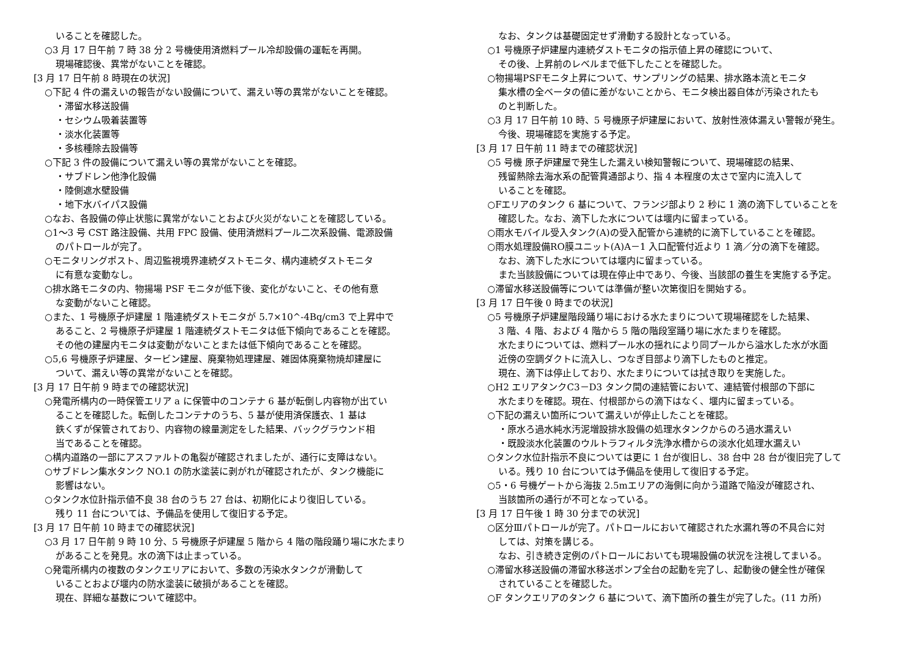いることを確認した。
○3 月 17 日午前 7 時 38 分 2 号機使用済燃料プール冷却設備の運転を再開。
現場確認後、異常がないことを確認。
[3 月 17 日午前 8 時現在の状況]
○下記 4 件の漏えいの報告がない設備について、漏えい等の異常がないことを確認。
・滞留水移送設備
・セシウム吸着装置等
・淡水化装置等
・多核種除去設備等
○下記 3 件の設備について漏えい等の異常がないことを確認。
・サブドレン他浄化設備
・陸側遮水壁設備
・地下水バイパス設備
○なお、各設備の停止状態に異常がないことおよび火災がないことを確認している。
○1～3 号 CST 路注設備、共用 FPC 設備、使用済燃料プール二次系設備、電源設備
のパトロールが完了。
○モニタリングポスト、周辺監視境界連続ダストモニタ、構内連続ダストモニタ
に有意な変動なし。
○排水路モニタの内、物揚場 PSF モニタが低下後、変化がないこと、その他有意
な変動がないこと確認。
○また、1 号機原子炉建屋 1 階連続ダストモニタが 5.7×10^-4Bq/cm3 で上昇中で
あること、2 号機原子炉建屋 1 階連続ダストモニタは低下傾向であることを確認。
その他の建屋内モニタは変動がないことまたは低下傾向であることを確認。
○5,6 号機原子炉建屋、タービン建屋、廃棄物処理建屋、雑固体廃棄物焼却建屋に
ついて、漏えい等の異常がないことを確認。
[3 月 17 日午前 9 時までの確認状況]
○発電所構内の一時保管エリア a に保管中のコンテナ 6 基が転倒し内容物が出てい
ることを確認した。転倒したコンテナのうち、5 基が使用済保護衣、1 基は
鉄くずが保管されており、内容物の線量測定をした結果、バックグラウンド相
当であることを確認。
○構内道路の一部にアスファルトの亀裂が確認されましたが、通行に支障はない。
○サブドレン集水タンク NO.1 の防水塗装に剥がれが確認されたが、タンク機能に
影響はない。
○タンク水位計指示値不良 38 台のうち 27 台は、初期化により復旧している。
残り 11 台については、予備品を使用して復旧する予定。
[3 月 17 日午前 10 時までの確認状況]
○3 月 17 日午前 9 時 10 分、5 号機原子炉建屋 5 階から 4 階の階段踊り場に水たまり
があることを発見。水の滴下は止まっている。
○発電所構内の複数のタンクエリアにおいて、多数の汚染水タンクが滑動して
いることおよび堰内の防水塗装に破損があることを確認。
現在、詳細な基数について確認中。
なお、タンクは基礎固定せず滑動する設計となっている。
○1 号機原子炉建屋内連続ダストモニタの指示値上昇の確認について、
その後、上昇前のレベルまで低下したことを確認した。
○物揚場PSFモニタ上昇について、サンプリングの結果、排水路本流とモニタ
集水槽の全ベータの値に差がないことから、モニタ検出器自体が汚染されたも
のと判断した。
○3 月 17 日午前 10 時、5 号機原子炉建屋において、放射性液体漏えい警報が発生。
今後、現場確認を実施する予定。
[3 月 17 日午前 11 時までの確認状況]
○5 号機 原子炉建屋で発生した漏えい検知警報について、現場確認の結果、
残留熱除去海水系の配管貫通部より、指 4 本程度の太さで室内に流入して
いることを確認。
○Fエリアのタンク 6 基について、フランジ部より 2 秒に 1 滴の滴下していることを
確認した。なお、滴下した水については堰内に留まっている。
○雨水モバイル受入タンク(A)の受入配管から連続的に滴下していることを確認。
○雨水処理設備RO膜ユニット(A)A－1 入口配管付近より 1 滴／分の滴下を確認。
なお、滴下した水については堰内に留まっている。
また当該設備については現在停止中であり、今後、当該部の養生を実施する予定。
○滞留水移送設備等については準備が整い次第復旧を開始する。
[3 月 17 日午後 0 時までの状況]
○5 号機原子炉建屋階段踊り場における水たまりについて現場確認をした結果、
3 階、4 階、および 4 階から 5 階の階段室踊り場に水たまりを確認。
水たまりについては、燃料プール水の揺れにより同プールから溢水した水が水面
近傍の空調ダクトに流入し、つなぎ目部より滴下したものと推定。
現在、滴下は停止しており、水たまりについては拭き取りを実施した。
○H2 エリアタンクC3－D3 タンク間の連結管において、連結管付根部の下部に
水たまりを確認。現在、付根部からの滴下はなく、堰内に留まっている。
○下記の漏えい箇所について漏えいが停止したことを確認。
・原水ろ過水純水汚泥増設排水設備の処理水タンクからのろ過水漏えい
・既設淡水化装置のウルトラフィルタ洗浄水槽からの淡水化処理水漏えい
○タンク水位計指示不良については更に 1 台が復旧し、38 台中 28 台が復旧完了して
いる。残り 10 台については予備品を使用して復旧する予定。
○5・6 号機ゲートから海抜 2.5mエリアの海側に向かう道路で陥没が確認され、
当該箇所の通行が不可となっている。
[3 月 17 日午後 1 時 30 分までの状況]
○区分Ⅲパトロールが完了。パトロールにおいて確認された水漏れ等の不具合に対
しては、対策を講じる。
なお、引き続き定例のパトロールにおいても現場設備の状況を注視してまいる。
○滞留水移送設備の滞留水移送ポンプ全台の起動を完了し、起動後の健全性が確保
されていることを確認した。
○F タンクエリアのタンク 6 基について、滴下箇所の養生が完了した。(11 カ所)